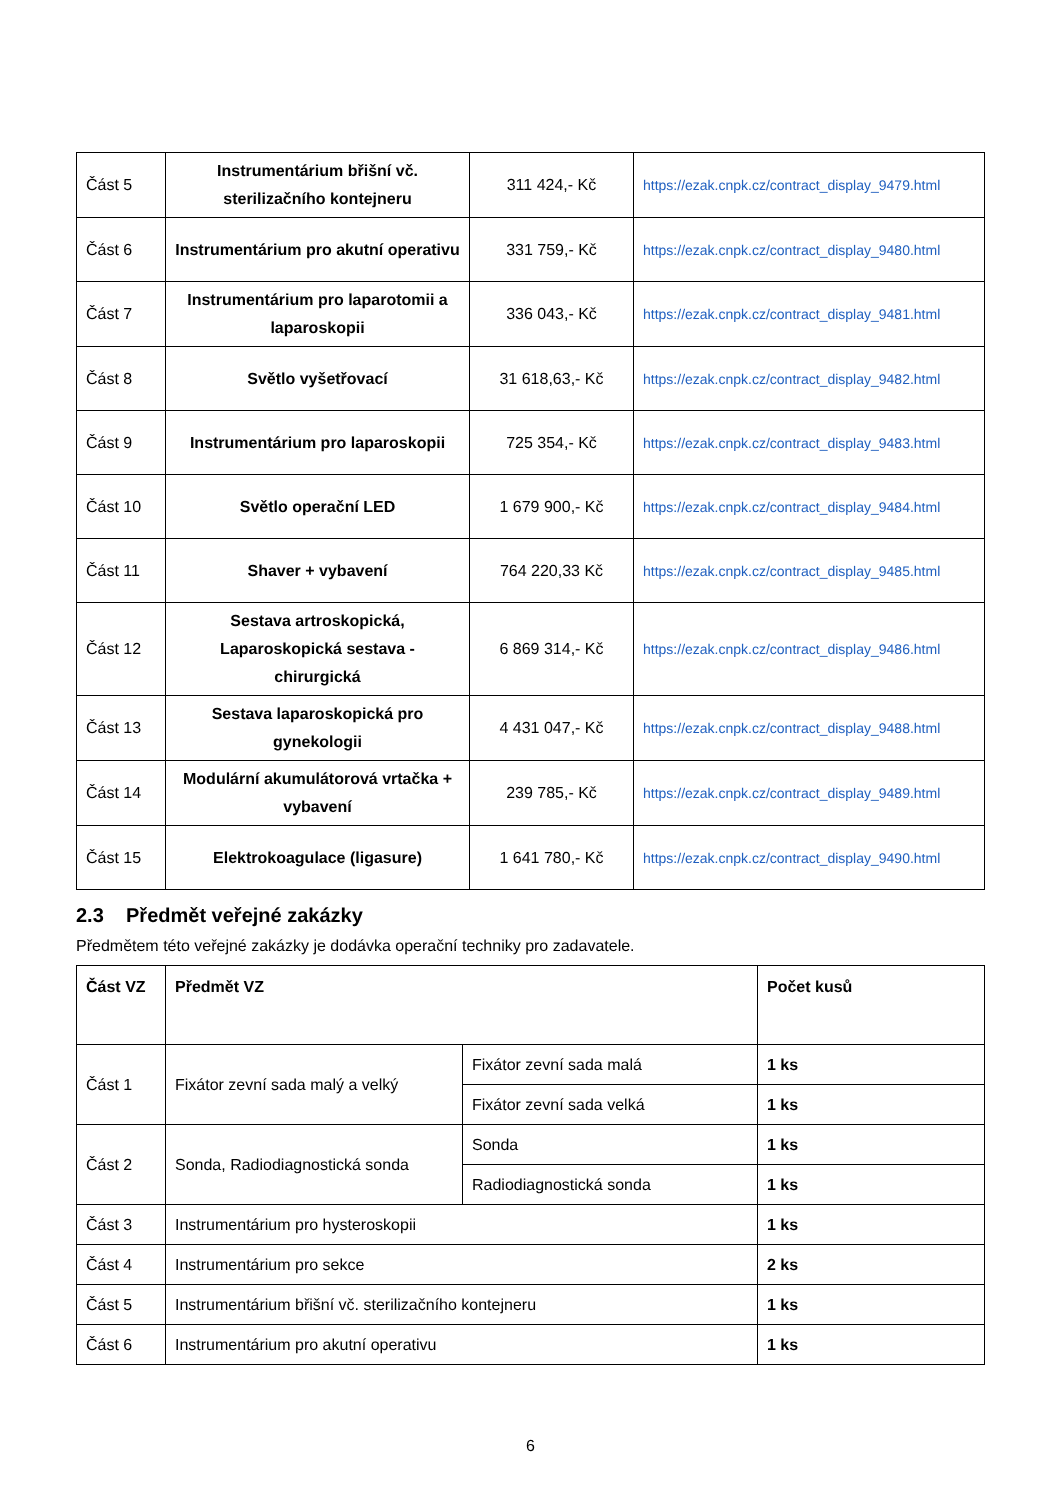| Část 5 | Instrumentárium břišní vč. sterilizačního kontejneru | 311 424,- Kč | https://ezak.cnpk.cz/contract_display_9479.html |
| Část 6 | Instrumentárium pro akutní operativu | 331 759,- Kč | https://ezak.cnpk.cz/contract_display_9480.html |
| Část 7 | Instrumentárium pro laparotomii a laparoskopii | 336 043,- Kč | https://ezak.cnpk.cz/contract_display_9481.html |
| Část 8 | Světlo vyšetřovací | 31 618,63,- Kč | https://ezak.cnpk.cz/contract_display_9482.html |
| Část 9 | Instrumentárium pro laparoskopii | 725 354,- Kč | https://ezak.cnpk.cz/contract_display_9483.html |
| Část 10 | Světlo operační LED | 1 679 900,- Kč | https://ezak.cnpk.cz/contract_display_9484.html |
| Část 11 | Shaver + vybavení | 764 220,33 Kč | https://ezak.cnpk.cz/contract_display_9485.html |
| Část 12 | Sestava artroskopická, Laparoskopická sestava - chirurgická | 6 869 314,- Kč | https://ezak.cnpk.cz/contract_display_9486.html |
| Část 13 | Sestava laparoskopická pro gynekologii | 4 431 047,- Kč | https://ezak.cnpk.cz/contract_display_9488.html |
| Část 14 | Modulární akumulátorová vrtačka + vybavení | 239 785,- Kč | https://ezak.cnpk.cz/contract_display_9489.html |
| Část 15 | Elektrokoagulace (ligasure) | 1 641 780,- Kč | https://ezak.cnpk.cz/contract_display_9490.html |
2.3 Předmět veřejné zakázky
Předmětem této veřejné zakázky je dodávka operační techniky pro zadavatele.
| Část VZ | Předmět VZ | | Počet kusů |
| --- | --- | --- | --- |
| Část 1 | Fixátor zevní sada malý a velký | Fixátor zevní sada malá | 1 ks |
| | | Fixátor zevní sada velká | 1 ks |
| Část 2 | Sonda, Radiodiagnostická sonda | Sonda | 1 ks |
| | | Radiodiagnostická sonda | 1 ks |
| Část 3 | Instrumentárium pro hysteroskopii | | 1 ks |
| Část 4 | Instrumentárium pro sekce | | 2 ks |
| Část 5 | Instrumentárium břišní vč. sterilizačního kontejneru | | 1 ks |
| Část 6 | Instrumentárium pro akutní operativu | | 1 ks |
6